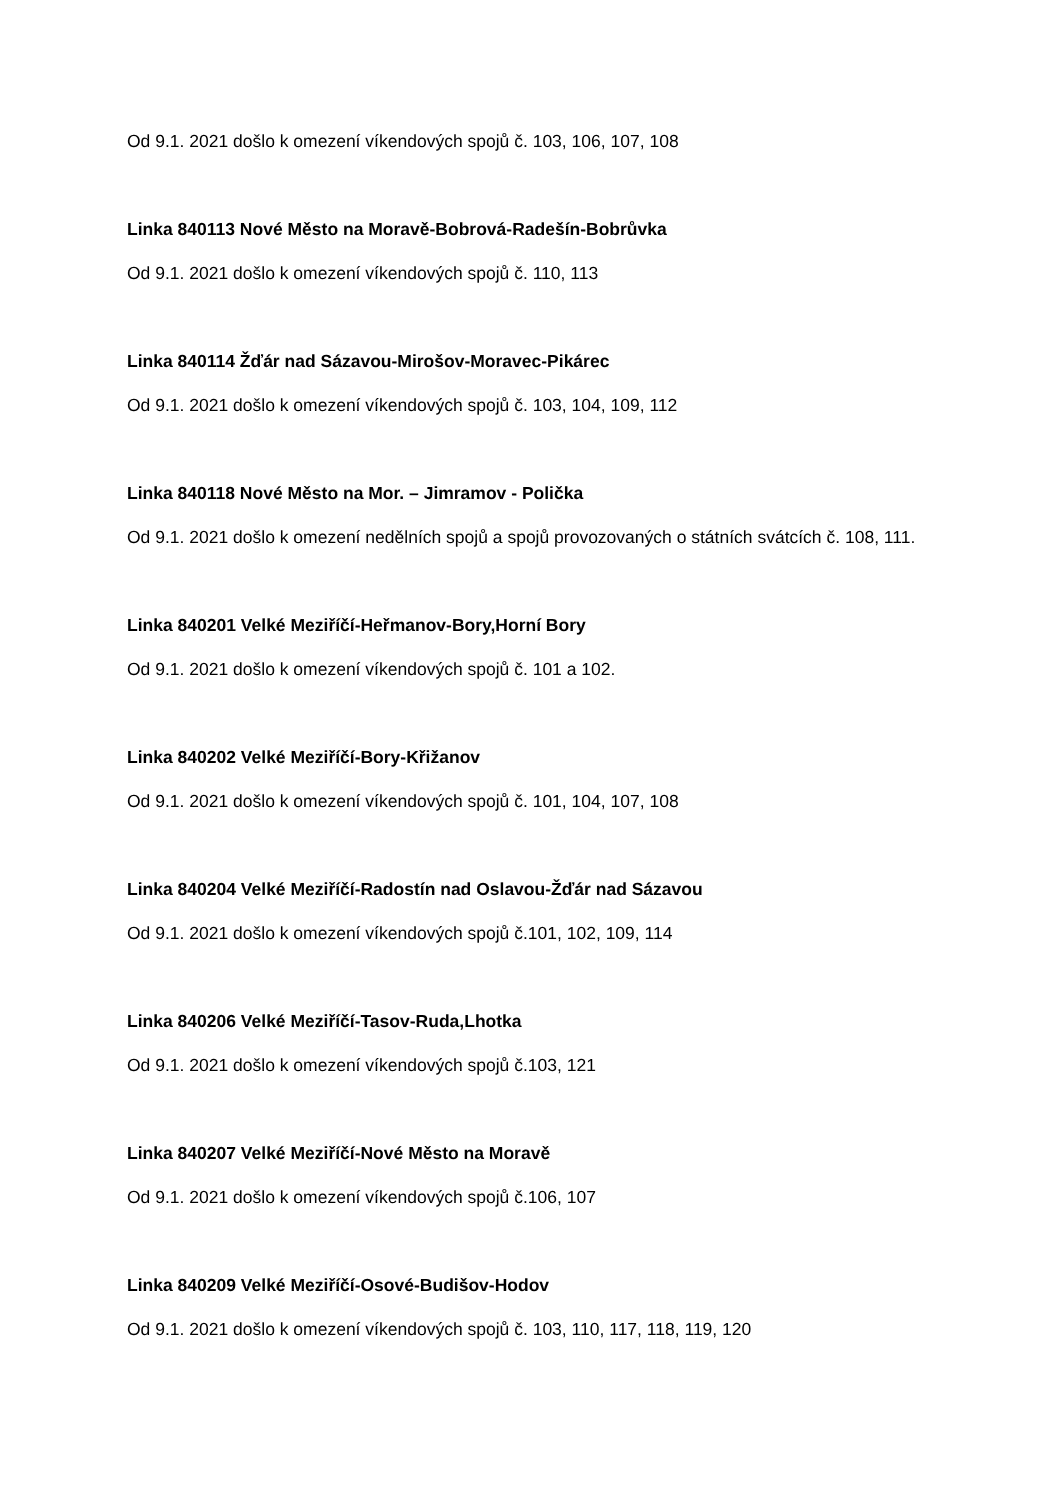Od 9.1. 2021 došlo k omezení víkendových spojů č. 103, 106, 107, 108
Linka 840113 Nové Město na Moravě-Bobrová-Radešín-Bobrůvka
Od 9.1. 2021 došlo k omezení víkendových spojů č. 110, 113
Linka 840114 Žďár nad Sázavou-Mirošov-Moravec-Pikárec
Od 9.1. 2021 došlo k omezení víkendových spojů č. 103, 104, 109, 112
Linka 840118 Nové Město na Mor. – Jimramov - Polička
Od 9.1. 2021 došlo k omezení nedělních spojů a spojů provozovaných o státních svátcích č. 108, 111.
Linka 840201 Velké Meziříčí-Heřmanov-Bory,Horní Bory
Od 9.1. 2021 došlo k omezení víkendových spojů č. 101 a 102.
Linka 840202 Velké Meziříčí-Bory-Křižanov
Od 9.1. 2021 došlo k omezení víkendových spojů č. 101, 104, 107, 108
Linka 840204 Velké Meziříčí-Radostín nad Oslavou-Žďár nad Sázavou
Od 9.1. 2021 došlo k omezení víkendových spojů č.101, 102, 109, 114
Linka 840206 Velké Meziříčí-Tasov-Ruda,Lhotka
Od 9.1. 2021 došlo k omezení víkendových spojů č.103, 121
Linka 840207 Velké Meziříčí-Nové Město na Moravě
Od 9.1. 2021 došlo k omezení víkendových spojů č.106, 107
Linka 840209 Velké Meziříčí-Osové-Budišov-Hodov
Od 9.1. 2021 došlo k omezení víkendových spojů č. 103, 110, 117, 118, 119, 120